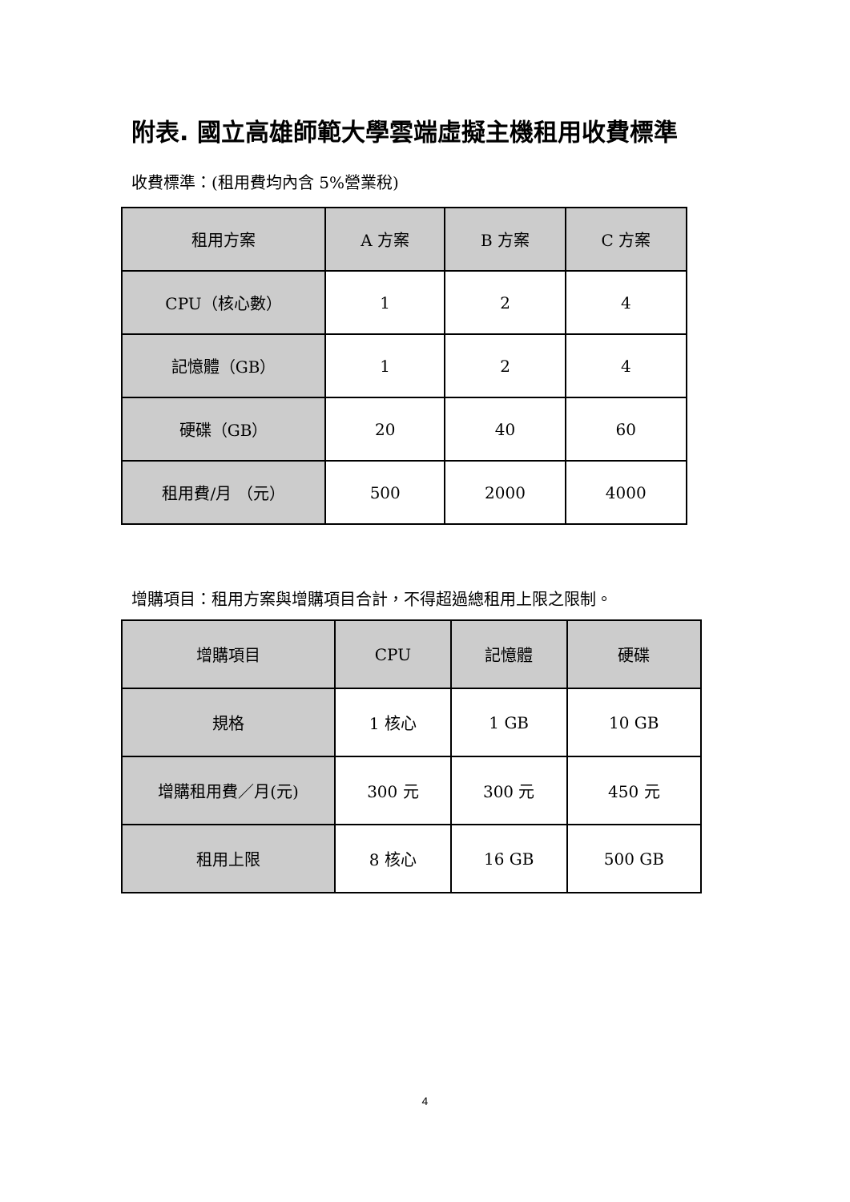附表. 國立高雄師範大學雲端虛擬主機租用收費標準
收費標準：(租用費均內含 5%營業稅)
| 租用方案 | A 方案 | B 方案 | C 方案 |
| --- | --- | --- | --- |
| CPU（核心數） | 1 | 2 | 4 |
| 記憶體（GB） | 1 | 2 | 4 |
| 硬碟（GB） | 20 | 40 | 60 |
| 租用費/月 （元） | 500 | 2000 | 4000 |
增購項目：租用方案與增購項目合計，不得超過總租用上限之限制。
| 增購項目 | CPU | 記憶體 | 硬碟 |
| --- | --- | --- | --- |
| 規格 | 1 核心 | 1 GB | 10 GB |
| 增購租用費／月(元) | 300 元 | 300 元 | 450 元 |
| 租用上限 | 8 核心 | 16 GB | 500 GB |
4